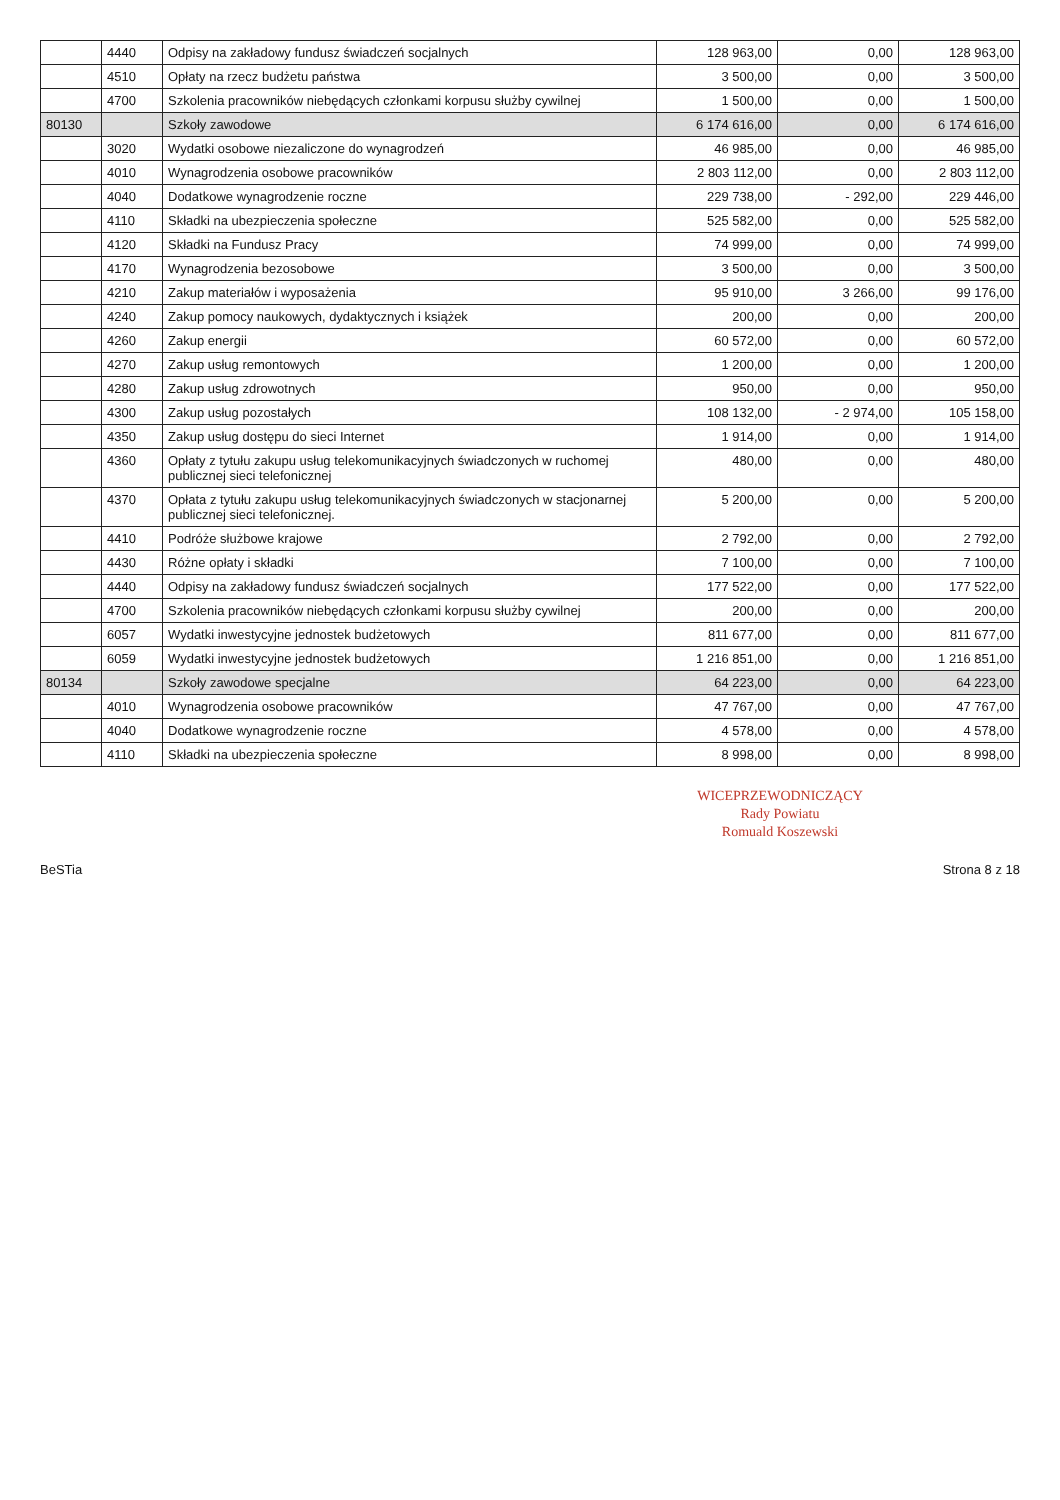| | 4440 | Odpisy na zakładowy fundusz świadczeń socjalnych | 128 963,00 | 0,00 | 128 963,00 |
| | 4510 | Opłaty na rzecz budżetu państwa | 3 500,00 | 0,00 | 3 500,00 |
| | 4700 | Szkolenia pracowników niebędących członkami korpusu służby cywilnej | 1 500,00 | 0,00 | 1 500,00 |
| 80130 | | Szkoły zawodowe | 6 174 616,00 | 0,00 | 6 174 616,00 |
| | 3020 | Wydatki osobowe niezaliczone do wynagrodzeń | 46 985,00 | 0,00 | 46 985,00 |
| | 4010 | Wynagrodzenia osobowe pracowników | 2 803 112,00 | 0,00 | 2 803 112,00 |
| | 4040 | Dodatkowe wynagrodzenie roczne | 229 738,00 | - 292,00 | 229 446,00 |
| | 4110 | Składki na ubezpieczenia społeczne | 525 582,00 | 0,00 | 525 582,00 |
| | 4120 | Składki na Fundusz Pracy | 74 999,00 | 0,00 | 74 999,00 |
| | 4170 | Wynagrodzenia bezosobowe | 3 500,00 | 0,00 | 3 500,00 |
| | 4210 | Zakup materiałów i wyposażenia | 95 910,00 | 3 266,00 | 99 176,00 |
| | 4240 | Zakup pomocy naukowych, dydaktycznych i książek | 200,00 | 0,00 | 200,00 |
| | 4260 | Zakup energii | 60 572,00 | 0,00 | 60 572,00 |
| | 4270 | Zakup usług remontowych | 1 200,00 | 0,00 | 1 200,00 |
| | 4280 | Zakup usług zdrowotnych | 950,00 | 0,00 | 950,00 |
| | 4300 | Zakup usług pozostałych | 108 132,00 | - 2 974,00 | 105 158,00 |
| | 4350 | Zakup usług dostępu do sieci Internet | 1 914,00 | 0,00 | 1 914,00 |
| | 4360 | Opłaty z tytułu zakupu usług telekomunikacyjnych świadczonych w ruchomej publicznej sieci telefonicznej | 480,00 | 0,00 | 480,00 |
| | 4370 | Opłata z tytułu zakupu usług telekomunikacyjnych świadczonych w stacjonarnej publicznej sieci telefonicznej. | 5 200,00 | 0,00 | 5 200,00 |
| | 4410 | Podróże służbowe krajowe | 2 792,00 | 0,00 | 2 792,00 |
| | 4430 | Różne opłaty i składki | 7 100,00 | 0,00 | 7 100,00 |
| | 4440 | Odpisy na zakładowy fundusz świadczeń socjalnych | 177 522,00 | 0,00 | 177 522,00 |
| | 4700 | Szkolenia pracowników niebędących członkami korpusu służby cywilnej | 200,00 | 0,00 | 200,00 |
| | 6057 | Wydatki inwestycyjne jednostek budżetowych | 811 677,00 | 0,00 | 811 677,00 |
| | 6059 | Wydatki inwestycyjne jednostek budżetowych | 1 216 851,00 | 0,00 | 1 216 851,00 |
| 80134 | | Szkoły zawodowe specjalne | 64 223,00 | 0,00 | 64 223,00 |
| | 4010 | Wynagrodzenia osobowe pracowników | 47 767,00 | 0,00 | 47 767,00 |
| | 4040 | Dodatkowe wynagrodzenie roczne | 4 578,00 | 0,00 | 4 578,00 |
| | 4110 | Składki na ubezpieczenia społeczne | 8 998,00 | 0,00 | 8 998,00 |
WICEPRZEWODNICZĄCY
Rady Powiatu
Romuald Koszewski
BeSTia Strona 8 z 18